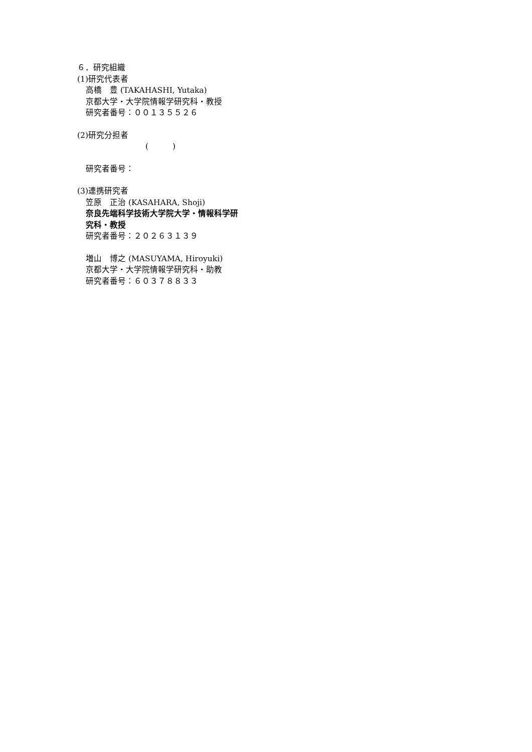６．研究組織
(1)研究代表者
高橋　豊 (TAKAHASHI, Yutaka)
京都大学・大学院情報学研究科・教授
研究者番号：００１３５５２６
(2)研究分担者
(　　　)
研究者番号：
(3)連携研究者
笠原　正治 (KASAHARA, Shoji)
奈良先端科学技術大学院大学・情報科学研
究科・教授
研究者番号：２０２６３１３９
増山　博之 (MASUYAMA, Hiroyuki)
京都大学・大学院情報学研究科・助教
研究者番号：６０３７８８３３